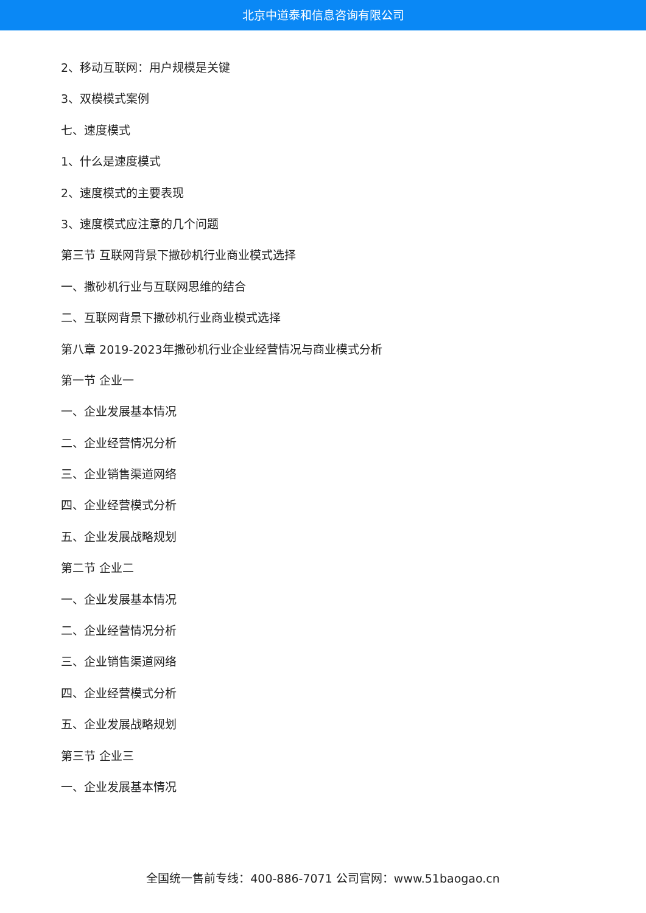北京中道泰和信息咨询有限公司
2、移动互联网：用户规模是关键
3、双模模式案例
七、速度模式
1、什么是速度模式
2、速度模式的主要表现
3、速度模式应注意的几个问题
第三节 互联网背景下撒砂机行业商业模式选择
一、撒砂机行业与互联网思维的结合
二、互联网背景下撒砂机行业商业模式选择
第八章 2019-2023年撒砂机行业企业经营情况与商业模式分析
第一节 企业一
一、企业发展基本情况
二、企业经营情况分析
三、企业销售渠道网络
四、企业经营模式分析
五、企业发展战略规划
第二节 企业二
一、企业发展基本情况
二、企业经营情况分析
三、企业销售渠道网络
四、企业经营模式分析
五、企业发展战略规划
第三节 企业三
一、企业发展基本情况
全国统一售前专线：400-886-7071 公司官网：www.51baogao.cn